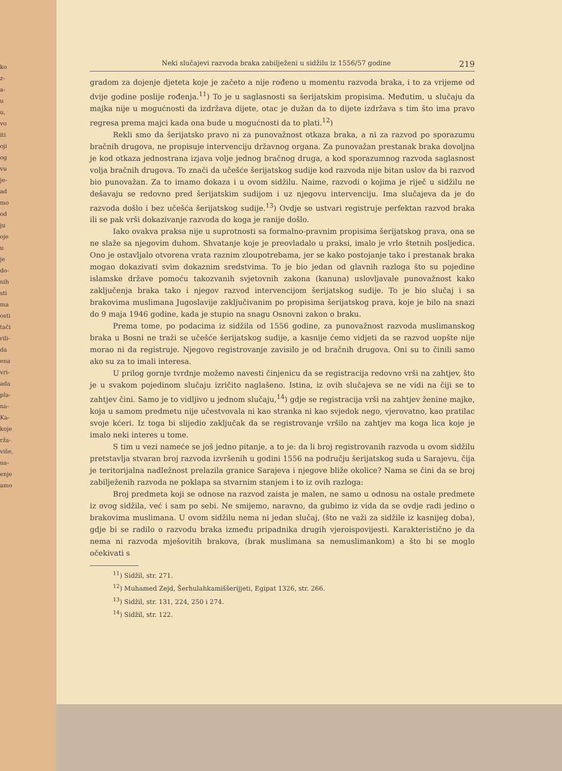ko
z-
a-
u
u,
vo
iti
oji
og
vu
je-
ad
mo
od
ju
oje
u
je
do-
nih
sti
ma
osti
tači
rili-
da
ena
vri-
ada
pla-
na-
Ka-
koje
rža-
više,
na-
enje
amo
Neki slučajevi razvoda braka zabilježeni u sidžilu iz 1556/57 godine 219
gradom za dojenje djeteta koje je začeto a nije rođeno u momentu razvoda braka, i to za vrijeme od dvije godine poslije rođenja.<sup>11</sup>) To je u saglasnosti sa šerijatskim propisima. Međutim, u slučaju da majka nije u mogućnosti da izdržava dijete, otac je dužan da to dijete izdržava s tim što ima pravo regresa prema majci kada ona bude u mogućnosti da to plati.<sup>12</sup>)
Rekli smo da šerijatsko pravo ni za punovažnost otkaza braka, a ni za razvod po sporazumu bračnih drugova, ne propisuje intervenciju državnog organa. Za punovažan prestanak braka dovoljna je kod otkaza jednostrana izjava volje jednog bračnog druga, a kod sporazumnog razvoda saglasnost volja bračnih drugova. To znači da učešće šerijatskog sudije kod razvoda nije bitan uslov da bi razvod bio punovažan. Za to imamo dokaza i u ovom sidžilu. Naime, razvodi o kojima je riječ u sidžilu ne dešavaju se redovno pred šerijatskim sudijom i uz njegovu intervenciju. Ima slučajeva da je do razvoda došlo i bez učešća šerijatskog sudije.<sup>13</sup>) Ovdje se ustvari registruje perfektan razvod braka ili se pak vrši dokazivanje razvoda do koga je ranije došlo.
Iako ovakva praksa nije u suprotnosti sa formalno-pravnim propisima šerijatskog prava, ona se ne slaže sa njegovim duhom. Shvatanje koje je preovladalo u praksi, imalo je vrlo štetnih posljedica. Ono je ostavljalo otvorena vrata raznim zloupotrebama, jer se kako postojanje tako i prestanak braka mogao dokazivati svim dokaznim sredstvima. To je bio jedan od glavnih razloga što su pojedine islamske države pomoću takozvanih svjetovnih zakona (kanuna) uslovljavale punovažnost kako zaključenja braka tako i njegov razvod intervencijom šerijatskog sudije. To je bio slučaj i sa brakovima muslimana Jugoslavije zaključivanim po propisima šerijatskog prava, koje je bilo na snazi do 9 maja 1946 godine, kada je stupio na snagu Osnovni zakon o braku.
Prema tome, po podacima iz sidžila od 1556 godine, za punovažnost razvoda muslimanskog braka u Bosni ne traži se učešće šerijatskog sudije, a kasnije ćemo vidjeti da se razvod uopšte nije morao ni da registruje. Njegovo registrovanje zavisilo je od bračnih drugova. Oni su to činili samo ako su za to imali interesa.
U prilog gornje tvrdnje možemo navesti činjenicu da se registracija redovno vrši na zahtjev, što je u svakom pojedinom slučaju izričito naglašeno. Istina, iz ovih slučajeva se ne vidi na čiji se to zahtjev čini. Samo je to vidljivo u jednom slučaju,<sup>14</sup>) gdje se registracija vrši na zahtjev ženine majke, koja u samom predmetu nije učestvovala ni kao stranka ni kao svjedok nego, vjerovatno, kao pratilac svoje kćeri. Iz toga bi slijedio zaključak da se registrovanje vršilo na zahtjev ma koga lica koje je imalo neki interes u tome.
S tim u vezi nameće se još jedno pitanje, a to je: da li broj registrovanih razvoda u ovom sidžilu pretstavlja stvaran broj razvoda izvršenih u godini 1556 na području šerijatskog suda u Sarajevu, čija je teritorijalna nadležnost prelazila granice Sarajeva i njegove bliže okolice? Nama se čini da se broj zabilježenih razvoda ne poklapa sa stvarnim stanjem i to iz ovih razloga:
Broj predmeta koji se odnose na razvod zaista je malen, ne samo u odnosu na ostale predmete iz ovog sidžila, već i sam po sebi. Ne smijemo, naravno, da gubimo iz vida da se ovdje radi jedino o brakovima muslimana. U ovom sidžilu nema ni jedan slučaj, (što ne važi za sidžile iz kasnijeg doba), gdje bi se radilo o razvodu braka između pripadnika drugih vjeroispovijesti. Karakteristično je da nema ni razvoda mješovitih brakova, (brak muslimana sa nemuslimankom) a što bi se moglo očekivati s
<sup>11</sup>) Sidžil, str. 271.
<sup>12</sup>) Muhamed Zejd, Šerhulahkamiššerijjeti, Egipat 1326, str. 266.
<sup>13</sup>) Sidžil, str. 131, 224, 250 i 274.
<sup>14</sup>) Sidžil, str. 122.